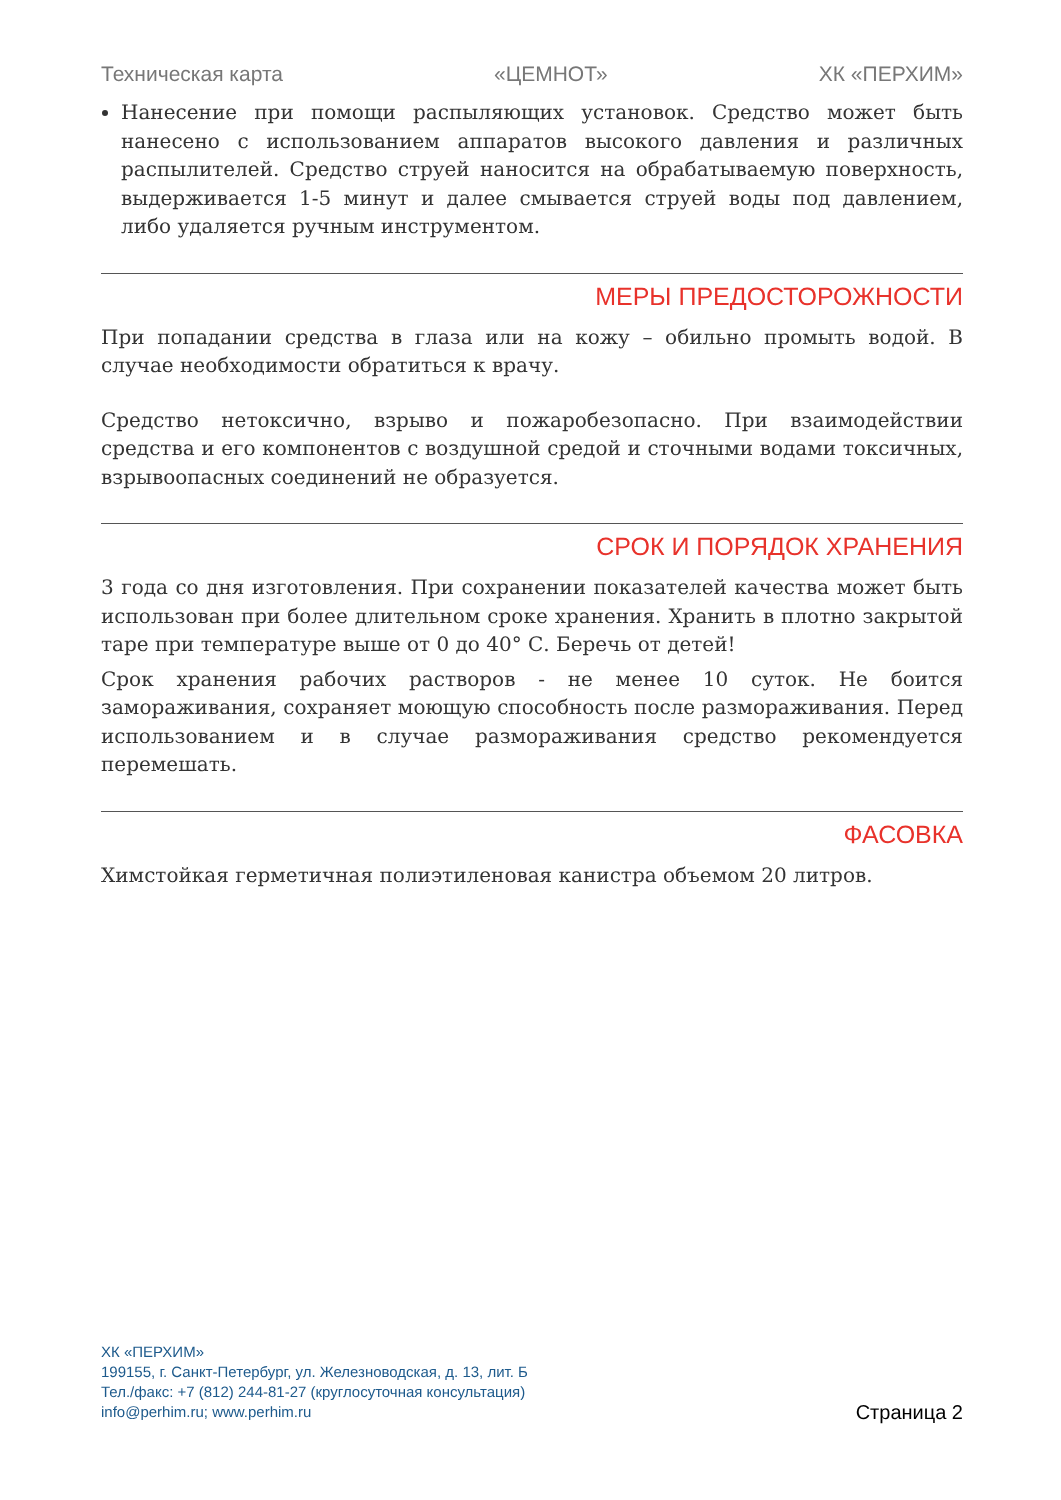Техническая карта «ЦЕМНОТ» ХК «ПЕРХИМ»
Нанесение при помощи распыляющих установок. Средство может быть нанесено с использованием аппаратов высокого давления и различных распылителей. Средство струей наносится на обрабатываемую поверхность, выдерживается 1-5 минут и далее смывается струей воды под давлением, либо удаляется ручным инструментом.
МЕРЫ ПРЕДОСТОРОЖНОСТИ
При попадании средства в глаза или на кожу – обильно промыть водой. В случае необходимости обратиться к врачу.
Средство нетоксично, взрыво и пожаробезопасно. При взаимодействии средства и его компонентов с воздушной средой и сточными водами токсичных, взрывоопасных соединений не образуется.
СРОК И ПОРЯДОК ХРАНЕНИЯ
3 года со дня изготовления. При сохранении показателей качества может быть использован при более длительном сроке хранения. Хранить в плотно закрытой таре при температуре выше от 0 до 40° С. Беречь от детей!
Срок хранения рабочих растворов - не менее 10 суток. Не боится замораживания, сохраняет моющую способность после размораживания. Перед использованием и в случае размораживания средство рекомендуется перемешать.
ФАСОВКА
Химстойкая герметичная полиэтиленовая канистра объемом 20 литров.
ХК «ПЕРХИМ»
199155, г. Санкт-Петербург, ул. Железноводская, д. 13, лит. Б
Тел./факс: +7 (812) 244-81-27 (круглосуточная консультация)
info@perhim.ru; www.perhim.ru
Страница 2